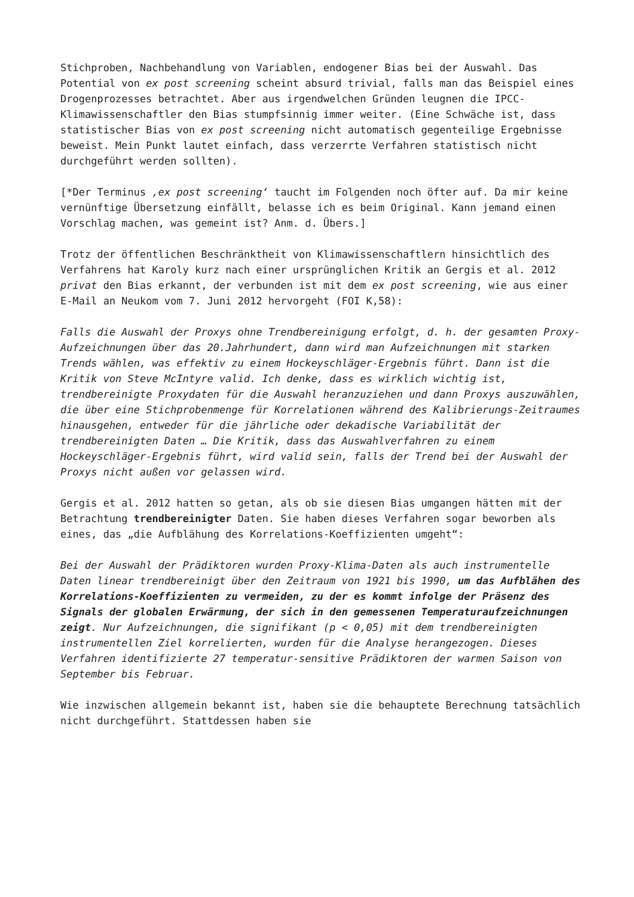Stichproben, Nachbehandlung von Variablen, endogener Bias bei der Auswahl. Das Potential von ex post screening scheint absurd trivial, falls man das Beispiel eines Drogenprozesses betrachtet. Aber aus irgendwelchen Gründen leugnen die IPCC-Klimawissenschaftler den Bias stumpfsinnig immer weiter. (Eine Schwäche ist, dass statistischer Bias von ex post screening nicht automatisch gegenteilige Ergebnisse beweist. Mein Punkt lautet einfach, dass verzerrte Verfahren statistisch nicht durchgeführt werden sollten).
[*Der Terminus ‚ex post screening‘ taucht im Folgenden noch öfter auf. Da mir keine vernünftige Übersetzung einfällt, belasse ich es beim Original. Kann jemand einen Vorschlag machen, was gemeint ist? Anm. d. Übers.]
Trotz der öffentlichen Beschränktheit von Klimawissenschaftlern hinsichtlich des Verfahrens hat Karoly kurz nach einer ursprünglichen Kritik an Gergis et al. 2012 privat den Bias erkannt, der verbunden ist mit dem ex post screening, wie aus einer E-Mail an Neukom vom 7. Juni 2012 hervorgeht (FOI K,58):
Falls die Auswahl der Proxys ohne Trendbereinigung erfolgt, d. h. der gesamten Proxy-Aufzeichnungen über das 20.Jahrhundert, dann wird man Aufzeichnungen mit starken Trends wählen, was effektiv zu einem Hockeyschläger-Ergebnis führt. Dann ist die Kritik von Steve McIntyre valid. Ich denke, dass es wirklich wichtig ist, trendbereinigte Proxydaten für die Auswahl heranzuziehen und dann Proxys auszuwählen, die über eine Stichprobenmenge für Korrelationen während des Kalibrierungs-Zeitraumes hinausgehen, entweder für die jährliche oder dekadische Variabilität der trendbereinigten Daten … Die Kritik, dass das Auswahlverfahren zu einem Hockeyschläger-Ergebnis führt, wird valid sein, falls der Trend bei der Auswahl der Proxys nicht außen vor gelassen wird.
Gergis et al. 2012 hatten so getan, als ob sie diesen Bias umgangen hätten mit der Betrachtung trendbereinigter Daten. Sie haben dieses Verfahren sogar beworben als eines, das „die Aufblähung des Korrelations-Koeffizienten umgeht“:
Bei der Auswahl der Prädiktoren wurden Proxy-Klima-Daten als auch instrumentelle Daten linear trendbereinigt über den Zeitraum von 1921 bis 1990, um das Aufblähen des Korrelations-Koeffizienten zu vermeiden, zu der es kommt infolge der Präsenz des Signals der globalen Erwärmung, der sich in den gemessenen Temperaturaufzeichnungen zeigt. Nur Aufzeichnungen, die signifikant (p < 0,05) mit dem trendbereinigten instrumentellen Ziel korrelierten, wurden für die Analyse herangezogen. Dieses Verfahren identifizierte 27 temperatur-sensitive Prädiktoren der warmen Saison von September bis Februar.
Wie inzwischen allgemein bekannt ist, haben sie die behauptete Berechnung tatsächlich nicht durchgeführt. Stattdessen haben sie